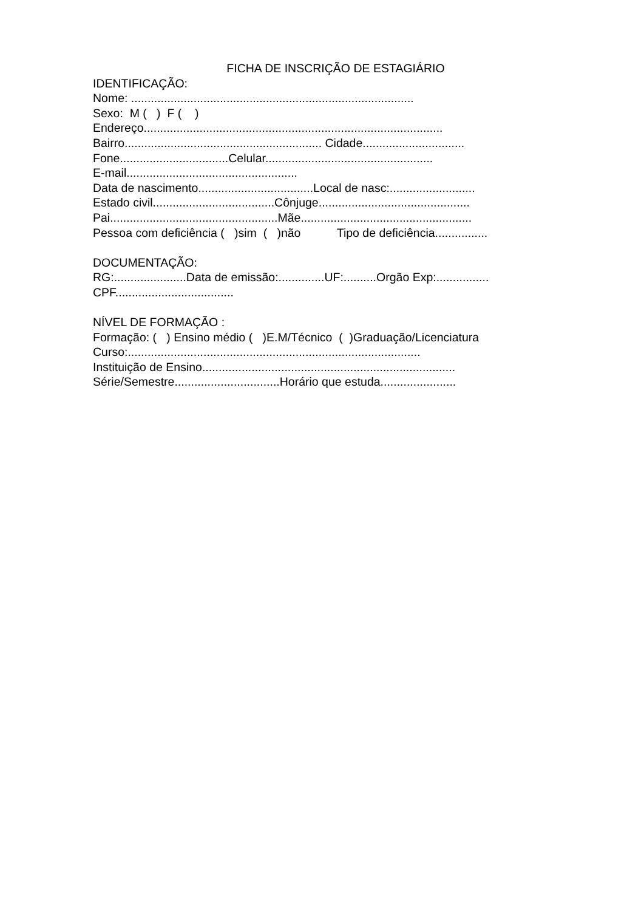FICHA DE INSCRIÇÃO DE ESTAGIÁRIO
IDENTIFICAÇÃO:
Nome: ......................................................................................
Sexo: M ( ) F ( )
Endereço...........................................................................................
Bairro............................................................ Cidade...............................
Fone.................................Celular...................................................
E-mail....................................................
Data de nascimento...................................Local de nasc:..........................
Estado civil.....................................Cônjuge..............................................
Pai...................................................Mãe....................................................
Pessoa com deficiência ( )sim ( )não Tipo de deficiência................
DOCUMENTAÇÃO:
RG:......................Data de emissão:..............UF:..........Orgão Exp:................
CPF....................................
NÍVEL DE FORMAÇÃO :
Formação: ( ) Ensino médio ( )E.M/Técnico ( )Graduação/Licenciatura
Curso:.........................................................................................
Instituição de Ensino.............................................................................
Série/Semestre................................Horário que estuda.......................